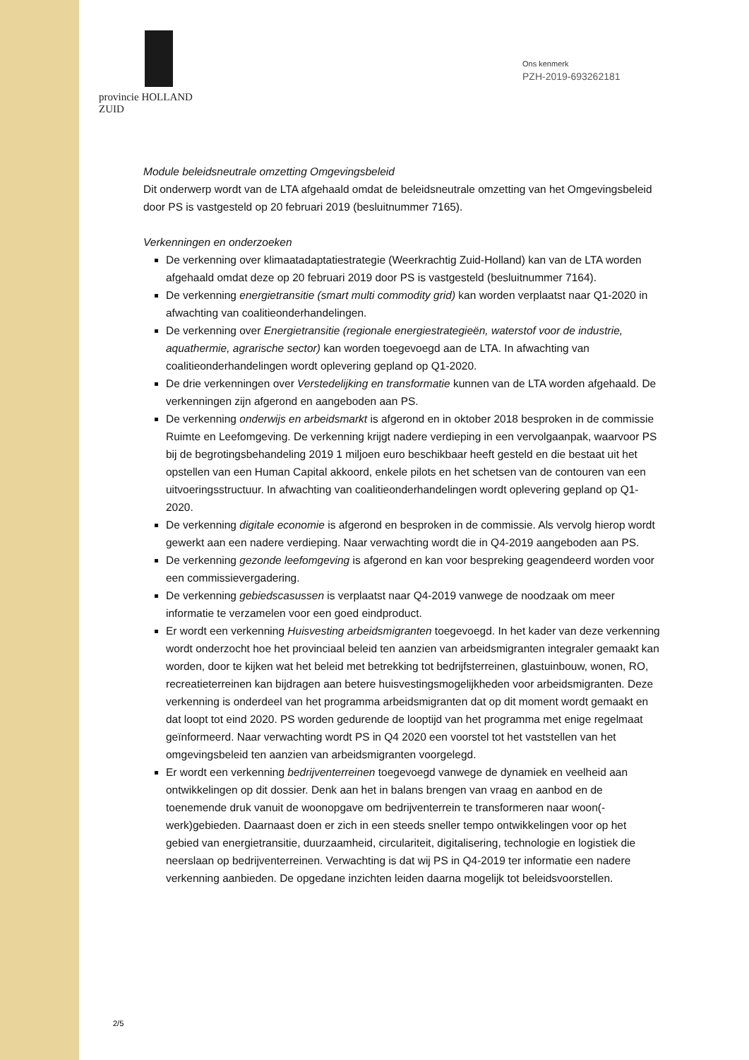provincie HOLLAND
ZUID
Ons kenmerk
PZH-2019-693262181
Module beleidsneutrale omzetting Omgevingsbeleid
Dit onderwerp wordt van de LTA afgehaald omdat de beleidsneutrale omzetting van het Omgevingsbeleid door PS is vastgesteld op 20 februari 2019 (besluitnummer 7165).
Verkenningen en onderzoeken
De verkenning over klimaatadaptatiestrategie (Weerkrachtig Zuid-Holland) kan van de LTA worden afgehaald omdat deze op 20 februari 2019 door PS is vastgesteld (besluitnummer 7164).
De verkenning energietransitie (smart multi commodity grid) kan worden verplaatst naar Q1-2020 in afwachting van coalitieonderhandelingen.
De verkenning over Energietransitie (regionale energiestrategieën, waterstof voor de industrie, aquathermie, agrarische sector) kan worden toegevoegd aan de LTA. In afwachting van coalitieonderhandelingen wordt oplevering gepland op Q1-2020.
De drie verkenningen over Verstedelijking en transformatie kunnen van de LTA worden afgehaald. De verkenningen zijn afgerond en aangeboden aan PS.
De verkenning onderwijs en arbeidsmarkt is afgerond en in oktober 2018 besproken in de commissie Ruimte en Leefomgeving. De verkenning krijgt nadere verdieping in een vervolgaanpak, waarvoor PS bij de begrotingsbehandeling 2019 1 miljoen euro beschikbaar heeft gesteld en die bestaat uit het opstellen van een Human Capital akkoord, enkele pilots en het schetsen van de contouren van een uitvoeringsstructuur. In afwachting van coalitieonderhandelingen wordt oplevering gepland op Q1-2020.
De verkenning digitale economie is afgerond en besproken in de commissie. Als vervolg hierop wordt gewerkt aan een nadere verdieping. Naar verwachting wordt die in Q4-2019 aangeboden aan PS.
De verkenning gezonde leefomgeving is afgerond en kan voor bespreking geagendeerd worden voor een commissievergadering.
De verkenning gebiedscasussen is verplaatst naar Q4-2019 vanwege de noodzaak om meer informatie te verzamelen voor een goed eindproduct.
Er wordt een verkenning Huisvesting arbeidsmigranten toegevoegd. In het kader van deze verkenning wordt onderzocht hoe het provinciaal beleid ten aanzien van arbeidsmigranten integraler gemaakt kan worden, door te kijken wat het beleid met betrekking tot bedrijfsterreinen, glastuinbouw, wonen, RO, recreatieterreinen kan bijdragen aan betere huisvestingsmogelijkheden voor arbeidsmigranten. Deze verkenning is onderdeel van het programma arbeidsmigranten dat op dit moment wordt gemaakt en dat loopt tot eind 2020. PS worden gedurende de looptijd van het programma met enige regelmaat geïnformeerd. Naar verwachting wordt PS in Q4 2020 een voorstel tot het vaststellen van het omgevingsbeleid ten aanzien van arbeidsmigranten voorgelegd.
Er wordt een verkenning bedrijventerreinen toegevoegd vanwege de dynamiek en veelheid aan ontwikkelingen op dit dossier. Denk aan het in balans brengen van vraag en aanbod en de toenemende druk vanuit de woonopgave om bedrijventerrein te transformeren naar woon(-werk)gebieden. Daarnaast doen er zich in een steeds sneller tempo ontwikkelingen voor op het gebied van energietransitie, duurzaamheid, circulariteit, digitalisering, technologie en logistiek die neerslaan op bedrijventerreinen. Verwachting is dat wij PS in Q4-2019 ter informatie een nadere verkenning aanbieden. De opgedane inzichten leiden daarna mogelijk tot beleidsvoorstellen.
2/5